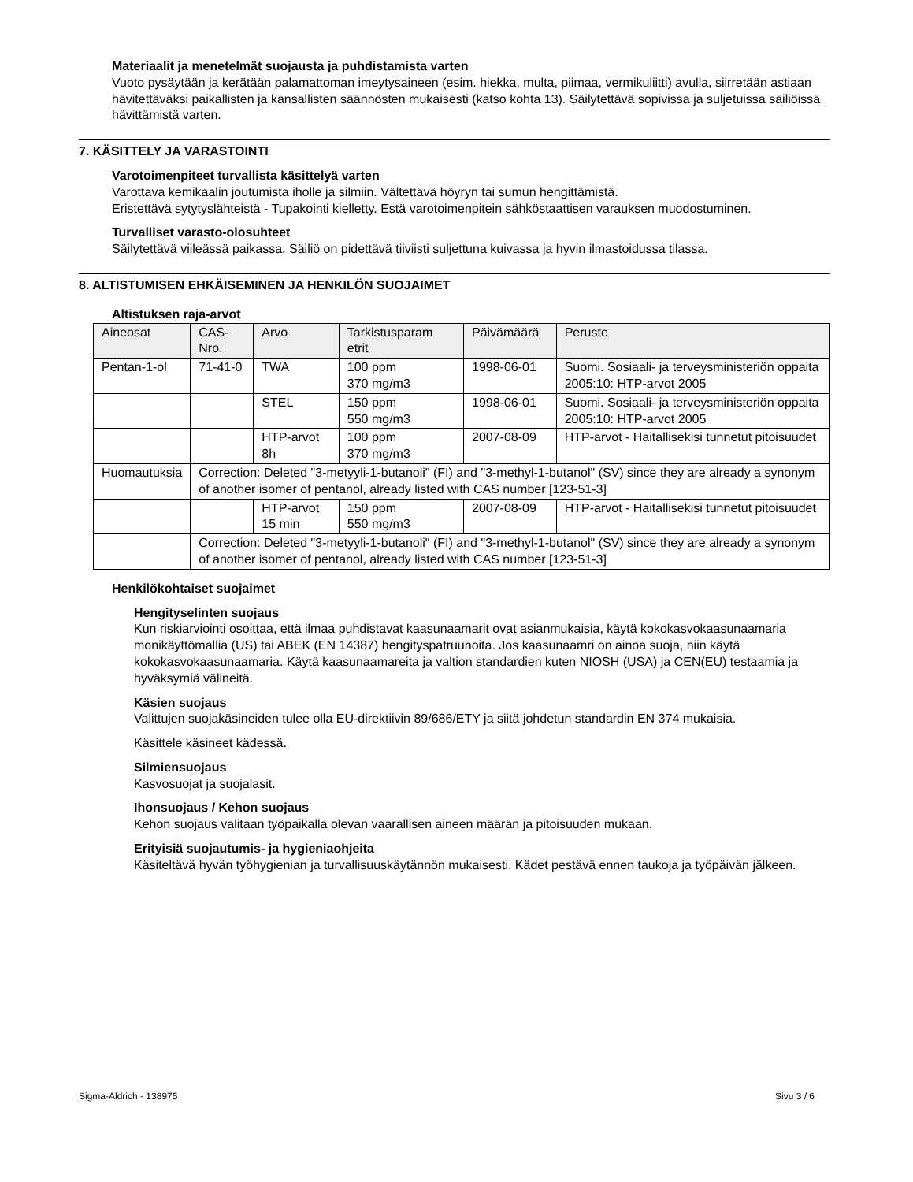Materiaalit ja menetelmät suojausta ja puhdistamista varten
Vuoto pysäytään ja kerätään palamattoman imeytysaineen (esim. hiekka, multa, piimaa, vermikuliitti) avulla, siirretään astiaan hävitettäväksi paikallisten ja kansallisten säännösten mukaisesti (katso kohta 13). Säilytettävä sopivissa ja suljetuissa säiliöissä hävittämistä varten.
7. KÄSITTELY JA VARASTOINTI
Varotoimenpiteet turvallista käsittelyä varten
Varottava kemikaalin joutumista iholle ja silmiin. Vältettävä höyryn tai sumun hengittämistä.
Eristettävä sytytyslähteistä - Tupakointi kielletty. Estä varotoimenpitein sähköstaattisen varauksen muodostuminen.
Turvalliset varasto-olosuhteet
Säilytettävä viileässä paikassa. Säiliö on pidettävä tiiviisti suljettuna kuivassa ja hyvin ilmastoidussa tilassa.
8. ALTISTUMISEN EHKÄISEMINEN JA HENKILÖN SUOJAIMET
Altistuksen raja-arvot
| Aineosat | CAS-Nro. | Arvo | Tarkistusparam etrit | Päivämäärä | Peruste |
| --- | --- | --- | --- | --- | --- |
| Pentan-1-ol | 71-41-0 | TWA | 100 ppm 370 mg/m3 | 1998-06-01 | Suomi. Sosiaali- ja terveysministeriön oppaita 2005:10: HTP-arvot 2005 |
| | | STEL | 150 ppm 550 mg/m3 | 1998-06-01 | Suomi. Sosiaali- ja terveysministeriön oppaita 2005:10: HTP-arvot 2005 |
| | | HTP-arvot 8h | 100 ppm 370 mg/m3 | 2007-08-09 | HTP-arvot - Haitallisekisi tunnetut pitoisuudet |
| Huomautuksia | Correction: Deleted "3-metyyli-1-butanoli" (FI) and "3-methyl-1-butanol" (SV) since they are already a synonym of another isomer of pentanol, already listed with CAS number [123-51-3] | | | | |
| | | HTP-arvot 15 min | 150 ppm 550 mg/m3 | 2007-08-09 | HTP-arvot - Haitallisekisi tunnetut pitoisuudet |
| | Correction: Deleted "3-metyyli-1-butanoli" (FI) and "3-methyl-1-butanol" (SV) since they are already a synonym of another isomer of pentanol, already listed with CAS number [123-51-3] | | | | |
Henkilökohtaiset suojaimet
Hengityselinten suojaus
Kun riskiarviointi osoittaa, että ilmaa puhdistavat kaasunaamarit ovat asianmukaisia, käytä kokokasvokaasunaamaria monikäyttömallia (US) tai ABEK (EN 14387) hengityspatruunoita. Jos kaasunaamri on ainoa suoja, niin käytä kokokasvokaasunaamaria. Käytä kaasunaamareita ja valtion standardien kuten NIOSH (USA) ja CEN(EU) testaamia ja hyväksymiä välineitä.
Käsien suojaus
Valittujen suojakäsineiden tulee olla EU-direktiivin 89/686/ETY ja siitä johdetun standardin EN 374 mukaisia.
Käsittele käsineet kädessä.
Silmiensuojaus
Kasvosuojat ja suojalasit.
Ihonsuojaus / Kehon suojaus
Kehon suojaus valitaan työpaikalla olevan vaarallisen aineen määrän ja pitoisuuden mukaan.
Erityisiä suojautumis- ja hygieniaohjeita
Käsiteltävä hyvän työhygienian ja turvallisuuskäytännön mukaisesti. Kädet pestävä ennen taukoja ja työpäivän jälkeen.
Sigma-Aldrich - 138975 Sivu 3 / 6